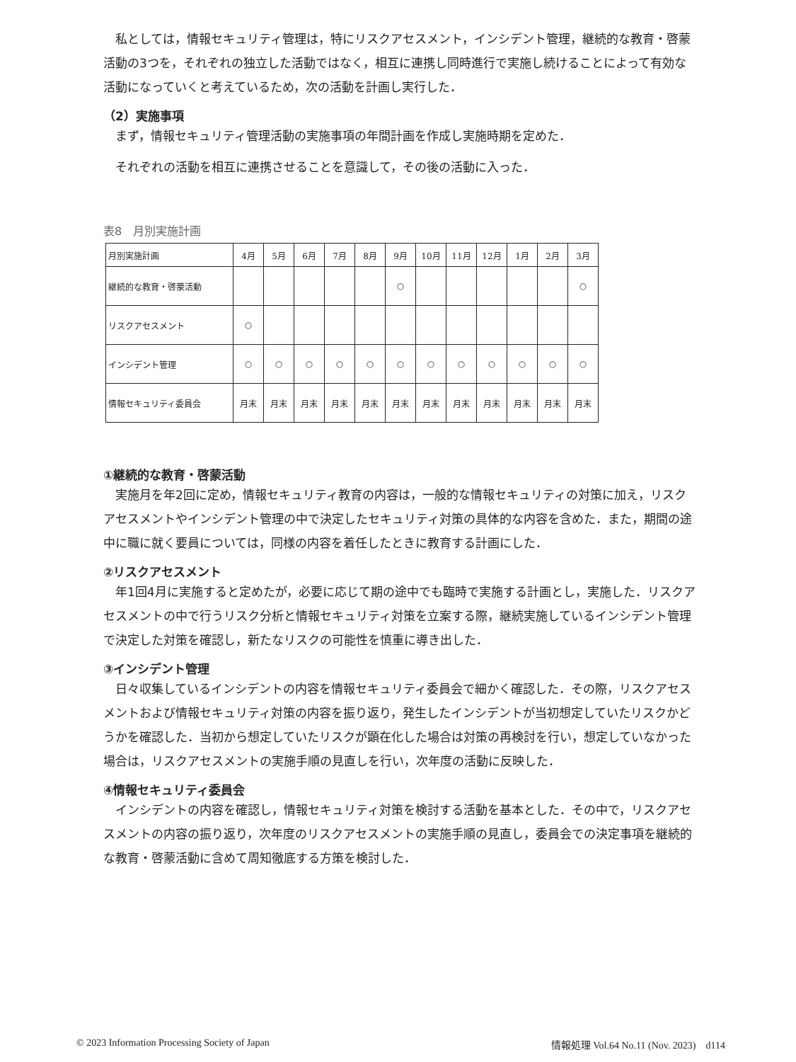私としては，情報セキュリティ管理は，特にリスクアセスメント，インシデント管理，継続的な教育・啓蒙活動の3つを，それぞれの独立した活動ではなく，相互に連携し同時進行で実施し続けることによって有効な活動になっていくと考えているため，次の活動を計画し実行した．
（2）実施事項
まず，情報セキュリティ管理活動の実施事項の年間計画を作成し実施時期を定めた．
それぞれの活動を相互に連携させることを意識して，その後の活動に入った．
表8　月別実施計画
| 月別実施計画 | 4月 | 5月 | 6月 | 7月 | 8月 | 9月 | 10月 | 11月 | 12月 | 1月 | 2月 | 3月 |
| 継続的な教育・啓蒙活動 | | | | | | ○ | | | | | | ○ |
| リスクアセスメント | ○ | | | | | | | | | | | |
| インシデント管理 | ○ | ○ | ○ | ○ | ○ | ○ | ○ | ○ | ○ | ○ | ○ | ○ |
| 情報セキュリティ委員会 | 月末 | 月末 | 月末 | 月末 | 月末 | 月末 | 月末 | 月末 | 月末 | 月末 | 月末 | 月末 |
①継続的な教育・啓蒙活動
実施月を年2回に定め，情報セキュリティ教育の内容は，一般的な情報セキュリティの対策に加え，リスクアセスメントやインシデント管理の中で決定したセキュリティ対策の具体的な内容を含めた．また，期間の途中に職に就く要員については，同様の内容を着任したときに教育する計画にした．
②リスクアセスメント
年1回4月に実施すると定めたが，必要に応じて期の途中でも臨時で実施する計画とし，実施した．リスクアセスメントの中で行うリスク分析と情報セキュリティ対策を立案する際，継続実施しているインシデント管理で決定した対策を確認し，新たなリスクの可能性を慎重に導き出した．
③インシデント管理
日々収集しているインシデントの内容を情報セキュリティ委員会で細かく確認した．その際，リスクアセスメントおよび情報セキュリティ対策の内容を振り返り，発生したインシデントが当初想定していたリスクかどうかを確認した．当初から想定していたリスクが顕在化した場合は対策の再検討を行い，想定していなかった場合は，リスクアセスメントの実施手順の見直しを行い，次年度の活動に反映した．
④情報セキュリティ委員会
インシデントの内容を確認し，情報セキュリティ対策を検討する活動を基本とした．その中で，リスクアセスメントの内容の振り返り，次年度のリスクアセスメントの実施手順の見直し，委員会での決定事項を継続的な教育・啓蒙活動に含めて周知徹底する方策を検討した．
© 2023 Information Processing Society of Japan 情報処理 Vol.64 No.11 (Nov. 2023)　d114